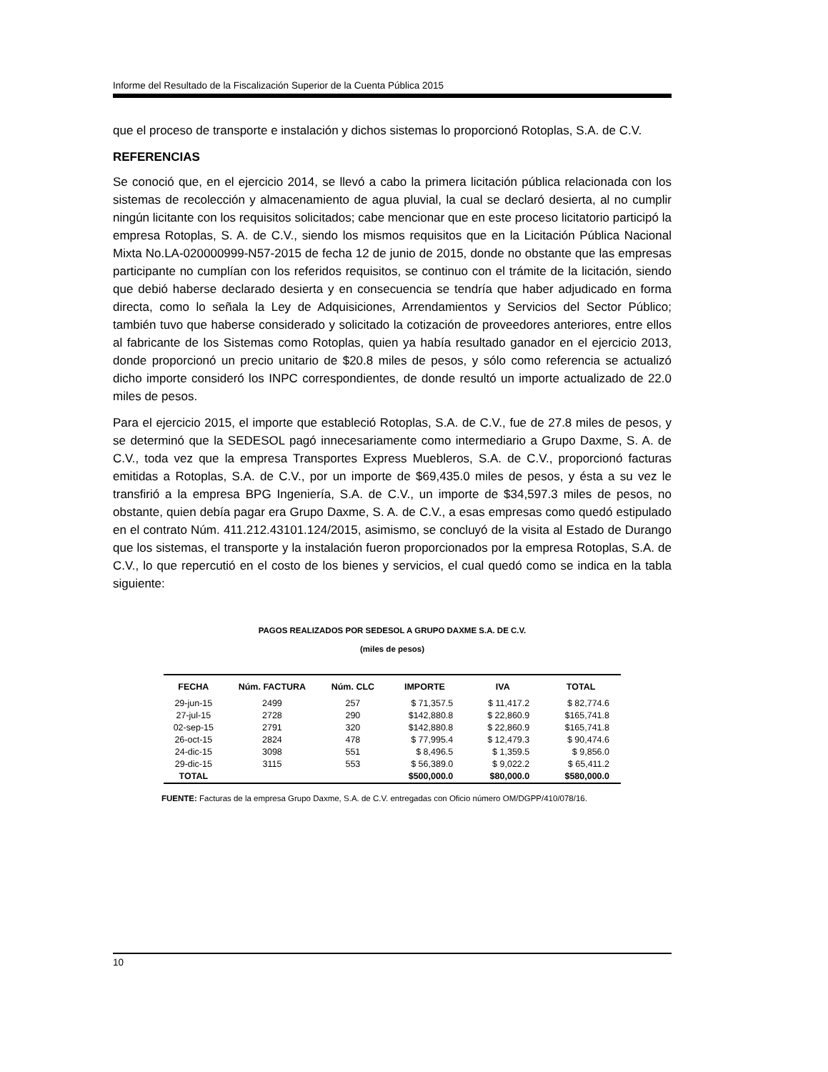Informe del Resultado de la Fiscalización Superior de la Cuenta Pública 2015
que el proceso de transporte e instalación y dichos sistemas lo proporcionó Rotoplas, S.A. de C.V.
REFERENCIAS
Se conoció que, en el ejercicio 2014, se llevó a cabo la primera licitación pública relacionada con los sistemas de recolección y almacenamiento de agua pluvial, la cual se declaró desierta, al no cumplir ningún licitante con los requisitos solicitados; cabe mencionar que en este proceso licitatorio participó la empresa Rotoplas, S. A. de C.V., siendo los mismos requisitos que en la Licitación Pública Nacional Mixta No.LA-020000999-N57-2015 de fecha 12 de junio de 2015, donde no obstante que las empresas participante no cumplían con los referidos requisitos, se continuo con el trámite de la licitación, siendo que debió haberse declarado desierta y en consecuencia se tendría que haber adjudicado en forma directa, como lo señala la Ley de Adquisiciones, Arrendamientos y Servicios del Sector Público; también tuvo que haberse considerado y solicitado la cotización de proveedores anteriores, entre ellos al fabricante de los Sistemas como Rotoplas, quien ya había resultado ganador en el ejercicio 2013, donde proporcionó un precio unitario de $20.8 miles de pesos, y sólo como referencia se actualizó dicho importe consideró los INPC correspondientes, de donde resultó un importe actualizado de 22.0 miles de pesos.
Para el ejercicio 2015, el importe que estableció Rotoplas, S.A. de C.V., fue de 27.8 miles de pesos, y se determinó que la SEDESOL pagó innecesariamente como intermediario a Grupo Daxme, S. A. de C.V., toda vez que la empresa Transportes Express Muebleros, S.A. de C.V., proporcionó facturas emitidas a Rotoplas, S.A. de C.V., por un importe de $69,435.0 miles de pesos, y ésta a su vez le transfirió a la empresa BPG Ingeniería, S.A. de C.V., un importe de $34,597.3 miles de pesos, no obstante, quien debía pagar era Grupo Daxme, S. A. de C.V., a esas empresas como quedó estipulado en el contrato Núm. 411.212.43101.124/2015, asimismo, se concluyó de la visita al Estado de Durango que los sistemas, el transporte y la instalación fueron proporcionados por la empresa Rotoplas, S.A. de C.V., lo que repercutió en el costo de los bienes y servicios, el cual quedó como se indica en la tabla siguiente:
PAGOS REALIZADOS POR SEDESOL A GRUPO DAXME S.A. DE C.V.
(miles de pesos)
| FECHA | Núm. FACTURA | Núm. CLC | IMPORTE | IVA | TOTAL |
| --- | --- | --- | --- | --- | --- |
| 29-jun-15 | 2499 | 257 | $ 71,357.5 | $ 11,417.2 | $ 82,774.6 |
| 27-jul-15 | 2728 | 290 | $142,880.8 | $ 22,860.9 | $165,741.8 |
| 02-sep-15 | 2791 | 320 | $142,880.8 | $ 22,860.9 | $165,741.8 |
| 26-oct-15 | 2824 | 478 | $ 77,995.4 | $ 12,479.3 | $ 90,474.6 |
| 24-dic-15 | 3098 | 551 | $ 8,496.5 | $ 1,359.5 | $ 9,856.0 |
| 29-dic-15 | 3115 | 553 | $ 56,389.0 | $ 9,022.2 | $ 65,411.2 |
| TOTAL | | | $500,000.0 | $80,000.0 | $580,000.0 |
FUENTE: Facturas de la empresa Grupo Daxme, S.A. de C.V. entregadas con Oficio número OM/DGPP/410/078/16.
10